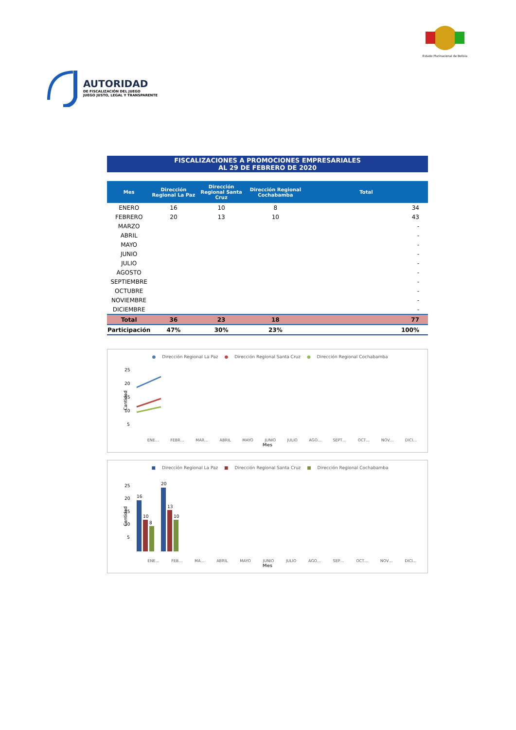AUTORIDAD
DE FISCALIZACIÓN DEL JUEGO
JUEGO JUSTO, LEGAL Y TRANSPARENTE
Estado Plurinacional de Bolivia
FISCALIZACIONES A PROMOCIONES EMPRESARIALES
AL 29 DE FEBRERO DE 2020
| Mes | Dirección Regional La Paz | Dirección Regional Santa Cruz | Dirección Regional Cochabamba | Total |
| --- | --- | --- | --- | --- |
| ENERO | 16 | 10 | 8 | 34 |
| FEBRERO | 20 | 13 | 10 | 43 |
| MARZO | | | | - |
| ABRIL | | | | - |
| MAYO | | | | - |
| JUNIO | | | | - |
| JULIO | | | | - |
| AGOSTO | | | | - |
| SEPTIEMBRE | | | | - |
| OCTUBRE | | | | - |
| NOVIEMBRE | | | | - |
| DICIEMBRE | | | | - |
| Total | 36 | 23 | 18 | 77 |
| Participación | 47% | 30% | 23% | 100% |
● Dirección Regional La Paz ● Dirección Regional Santa Cruz ● Dirección Regional Cochabamba
25
20
15
10
5
-
Cantidad
ENE… FEBR… MAR… ABRIL MAYO JUNIO JULIO AGO… SEPT… OCT… NOV… DICI…
Mes
■ Dirección Regional La Paz ■ Dirección Regional Santa Cruz ■ Dirección Regional Cochabamba
25
20
15
10
5
Cantidad
16
10
8
20
13
10
ENE… FEB… MA… ABRIL MAYO JUNIO JULIO AGO… SEP… OCT… NOV… DICI…
Mes